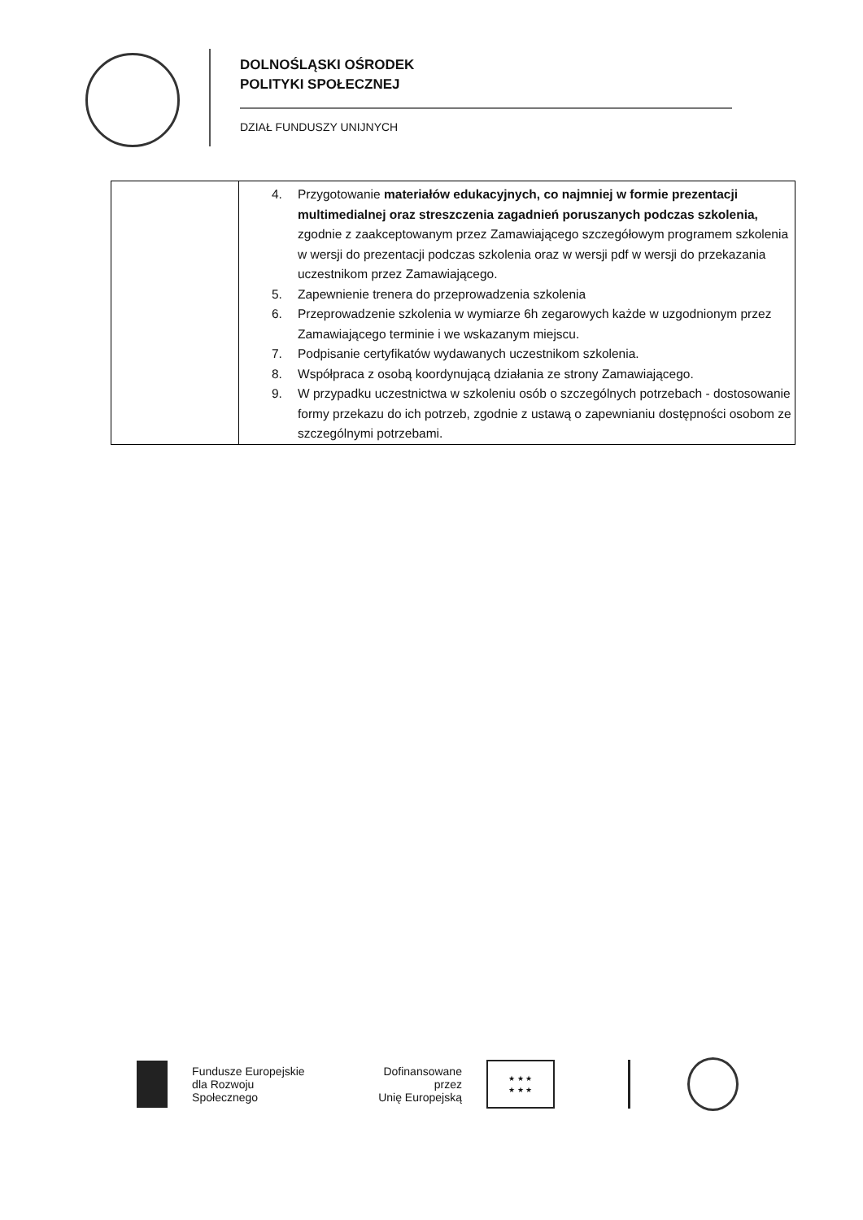DOLNOŚLĄSKI OŚRODEK
POLITYKI SPOŁECZNEJ
DZIAŁ FUNDUSZY UNIJNYCH
| | 4. Przygotowanie materiałów edukacyjnych, co najmniej w formie prezentacji multimedialnej oraz streszczenia zagadnień poruszanych podczas szkolenia, zgodnie z zaakceptowanym przez Zamawiającego szczegółowym programem szkolenia w wersji do prezentacji podczas szkolenia oraz w wersji pdf w wersji do przekazania uczestnikom przez Zamawiającego. 5. Zapewnienie trenera do przeprowadzenia szkolenia 6. Przeprowadzenie szkolenia w wymiarze 6h zegarowych każde w uzgodnionym przez Zamawiającego terminie i we wskazanym miejscu. 7. Podpisanie certyfikatów wydawanych uczestnikom szkolenia. 8. Współpraca z osobą koordynującą działania ze strony Zamawiającego. 9. W przypadku uczestnictwa w szkoleniu osób o szczególnych potrzebach - dostosowanie formy przekazu do ich potrzeb, zgodnie z ustawą o zapewnianiu dostępności osobom ze szczególnymi potrzebami. |
Fundusze Europejskie
dla Rozwoju Społecznego
Dofinansowane przez
Unię Europejską
★ ★ ★
★ ★ ★